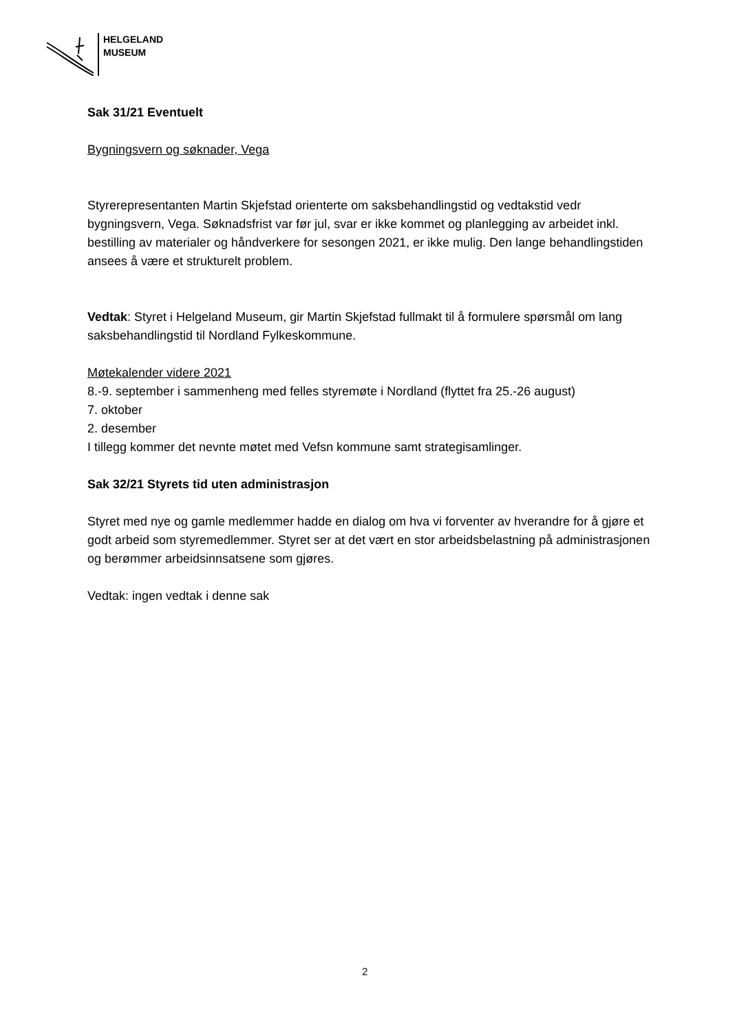HELGELAND
MUSEUM
Sak 31/21 Eventuelt
Bygningsvern og søknader, Vega
Styrerepresentanten Martin Skjefstad orienterte om saksbehandlingstid og vedtakstid vedr bygningsvern, Vega. Søknadsfrist var før jul, svar er ikke kommet og planlegging av arbeidet inkl. bestilling av materialer og håndverkere for sesongen 2021, er ikke mulig. Den lange behandlingstiden ansees å være et strukturelt problem.
Vedtak: Styret i Helgeland Museum, gir Martin Skjefstad fullmakt til å formulere spørsmål om lang saksbehandlingstid til Nordland Fylkeskommune.
Møtekalender videre 2021
8.-9. september i sammenheng med felles styremøte i Nordland (flyttet fra 25.-26 august)
7. oktober
2. desember
I tillegg kommer det nevnte møtet med Vefsn kommune samt strategisamlinger.
Sak 32/21 Styrets tid uten administrasjon
Styret med nye og gamle medlemmer hadde en dialog om hva vi forventer av hverandre for å gjøre et godt arbeid som styremedlemmer. Styret ser at det vært en stor arbeidsbelastning på administrasjonen og berømmer arbeidsinnsatsene som gjøres.
Vedtak: ingen vedtak i denne sak
2